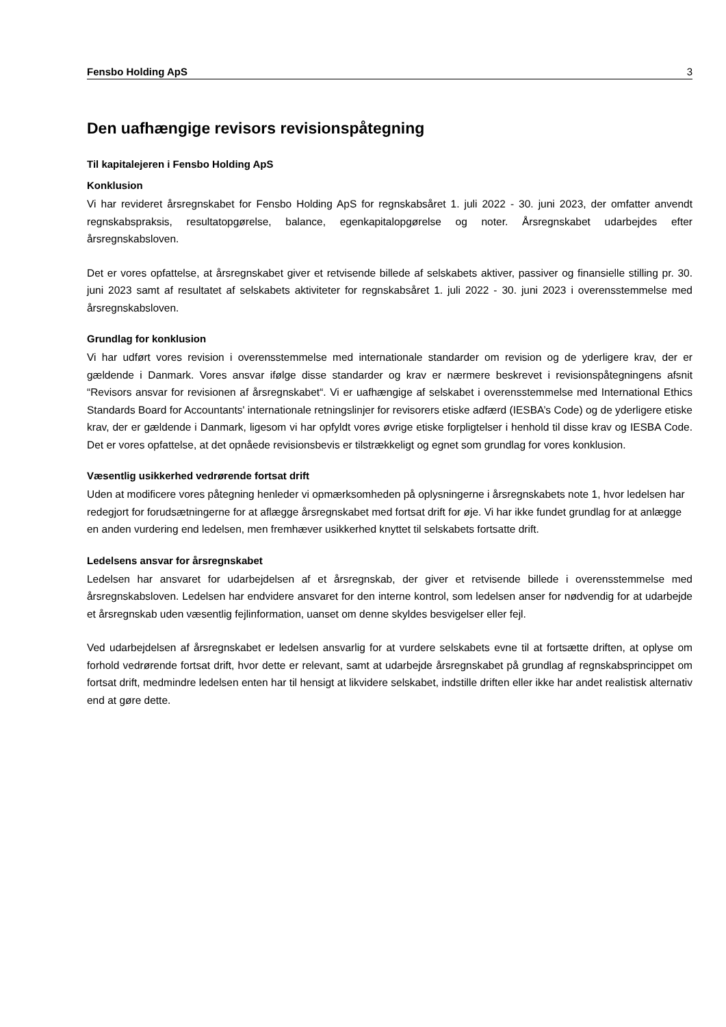Fensbo Holding ApS 3
Den uafhængige revisors revisionspåtegning
Til kapitalejeren i Fensbo Holding ApS
Konklusion
Vi har revideret årsregnskabet for Fensbo Holding ApS for regnskabsåret 1. juli 2022 - 30. juni 2023, der omfatter anvendt regnskabspraksis, resultatopgørelse, balance, egenkapitalopgørelse og noter. Årsregnskabet udarbejdes efter årsregnskabsloven.
Det er vores opfattelse, at årsregnskabet giver et retvisende billede af selskabets aktiver, passiver og finansielle stilling pr. 30. juni 2023 samt af resultatet af selskabets aktiviteter for regnskabsåret 1. juli 2022 - 30. juni 2023 i overensstemmelse med årsregnskabsloven.
Grundlag for konklusion
Vi har udført vores revision i overensstemmelse med internationale standarder om revision og de yderligere krav, der er gældende i Danmark. Vores ansvar ifølge disse standarder og krav er nærmere beskrevet i revisionspåtegningens afsnit “Revisors ansvar for revisionen af årsregnskabet“. Vi er uafhængige af selskabet i overensstemmelse med International Ethics Standards Board for Accountants' internationale retningslinjer for revisorers etiske adfærd (IESBA’s Code) og de yderligere etiske krav, der er gældende i Danmark, ligesom vi har opfyldt vores øvrige etiske forpligtelser i henhold til disse krav og IESBA Code. Det er vores opfattelse, at det opnåede revisionsbevis er tilstrækkeligt og egnet som grundlag for vores konklusion.
Væsentlig usikkerhed vedrørende fortsat drift
Uden at modificere vores påtegning henleder vi opmærksomheden på oplysningerne i årsregnskabets note 1, hvor ledelsen har redegjort for forudsætningerne for at aflægge årsregnskabet med fortsat drift for øje. Vi har ikke fundet grundlag for at anlægge en anden vurdering end ledelsen, men fremhæver usikkerhed knyttet til selskabets fortsatte drift.
Ledelsens ansvar for årsregnskabet
Ledelsen har ansvaret for udarbejdelsen af et årsregnskab, der giver et retvisende billede i overensstemmelse med årsregnskabsloven. Ledelsen har endvidere ansvaret for den interne kontrol, som ledelsen anser for nødvendig for at udarbejde et årsregnskab uden væsentlig fejlinformation, uanset om denne skyldes besvigelser eller fejl.
Ved udarbejdelsen af årsregnskabet er ledelsen ansvarlig for at vurdere selskabets evne til at fortsætte driften, at oplyse om forhold vedrørende fortsat drift, hvor dette er relevant, samt at udarbejde årsregnskabet på grundlag af regnskabsprincippet om fortsat drift, medmindre ledelsen enten har til hensigt at likvidere selskabet, indstille driften eller ikke har andet realistisk alternativ end at gøre dette.